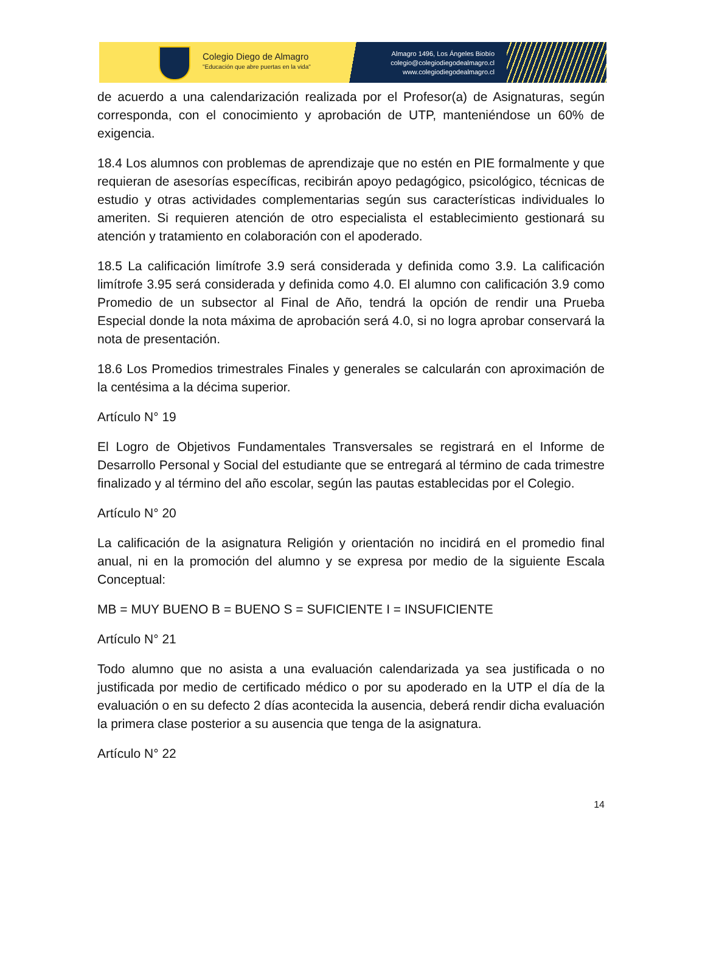Colegio Diego de Almagro
"Educación que abre puertas en la vida"
Almagro 1496, Los Ángeles Biobío
colegio@colegiodiegodealmagro.cl
www.colegiodiegodealmagro.cl
de acuerdo a una calendarización realizada por el Profesor(a) de Asignaturas, según corresponda, con el conocimiento y aprobación de UTP, manteniéndose un 60% de exigencia.
18.4 Los alumnos con problemas de aprendizaje que no estén en PIE formalmente y que requieran de asesorías específicas, recibirán apoyo pedagógico, psicológico, técnicas de estudio y otras actividades complementarias según sus características individuales lo ameriten. Si requieren atención de otro especialista el establecimiento gestionará su atención y tratamiento en colaboración con el apoderado.
18.5 La calificación limítrofe 3.9 será considerada y definida como 3.9. La calificación limítrofe 3.95 será considerada y definida como 4.0. El alumno con calificación 3.9 como Promedio de un subsector al Final de Año, tendrá la opción de rendir una Prueba Especial donde la nota máxima de aprobación será 4.0, si no logra aprobar conservará la nota de presentación.
18.6 Los Promedios trimestrales Finales y generales se calcularán con aproximación de la centésima a la décima superior.
Artículo N° 19
El Logro de Objetivos Fundamentales Transversales se registrará en el Informe de Desarrollo Personal y Social del estudiante que se entregará al término de cada trimestre finalizado y al término del año escolar, según las pautas establecidas por el Colegio.
Artículo N° 20
La calificación de la asignatura Religión y orientación no incidirá en el promedio final anual, ni en la promoción del alumno y se expresa por medio de la siguiente Escala Conceptual:
MB = MUY BUENO B = BUENO S = SUFICIENTE I = INSUFICIENTE
Artículo N° 21
Todo alumno que no asista a una evaluación calendarizada ya sea justificada o no justificada por medio de certificado médico o por su apoderado en la UTP el día de la evaluación o en su defecto 2 días acontecida la ausencia, deberá rendir dicha evaluación la primera clase posterior a su ausencia que tenga de la asignatura.
Artículo N° 22
14